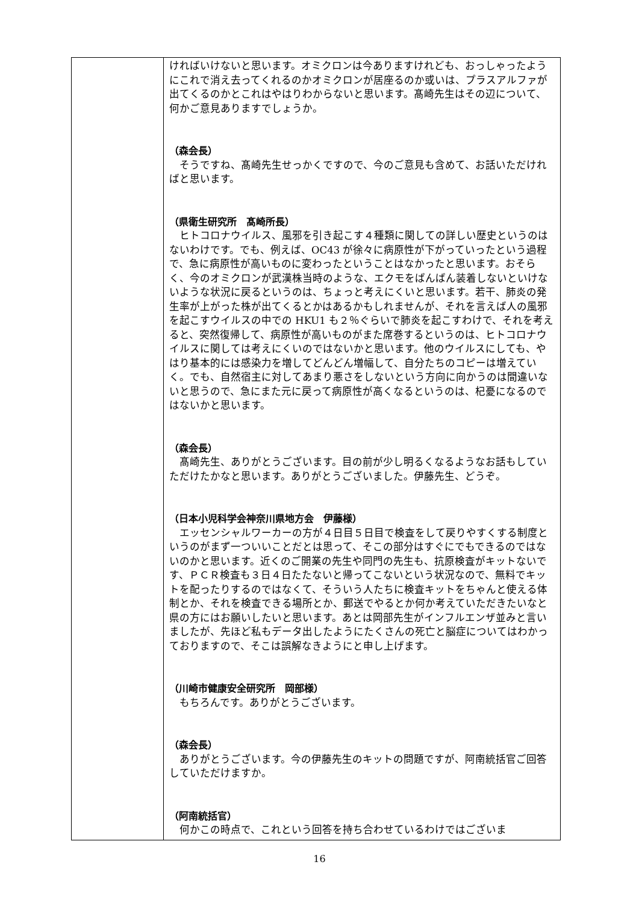| | ければいけないと思います。オミクロンは今ありますけれども、おっしゃったようにこれで消え去ってくれるのかオミクロンが居座るのか或いは、プラスアルファが出てくるのかとこれはやはりわからないと思います。髙崎先生はその辺について、何かご意見ありますでしょうか。 （森会長） そうですね、髙崎先生せっかくですので、今のご意見も含めて、お話いただければと思います。 （県衛生研究所 髙崎所長） ヒトコロナウイルス、風邪を引き起こす４種類に関しての詳しい歴史というのはないわけです。でも、例えば、OC43 が徐々に病原性が下がっていったという過程で、急に病原性が高いものに変わったということはなかったと思います。おそらく、今のオミクロンが武漢株当時のような、エクモをばんばん装着しないといけないような状況に戻るというのは、ちょっと考えにくいと思います。若干、肺炎の発生率が上がった株が出てくるとかはあるかもしれませんが、それを言えば人の風邪を起こすウイルスの中での HKU1 も２％ぐらいで肺炎を起こすわけで、それを考えると、突然復帰して、病原性が高いものがまた席巻するというのは、ヒトコロナウイルスに関しては考えにくいのではないかと思います。他のウイルスにしても、やはり基本的には感染力を増してどんどん増幅して、自分たちのコピーは増えていく。でも、自然宿主に対してあまり悪さをしないという方向に向かうのは間違いないと思うので、急にまた元に戻って病原性が高くなるというのは、杞憂になるのではないかと思います。 （森会長） 髙崎先生、ありがとうございます。目の前が少し明るくなるようなお話もしていただけたかなと思います。ありがとうございました。伊藤先生、どうぞ。 （日本小児科学会神奈川県地方会 伊藤様） エッセンシャルワーカーの方が４日目５日目で検査をして戻りやすくする制度というのがまず一ついいことだとは思って、そこの部分はすぐにでもできるのではないのかと思います。近くのご開業の先生や同門の先生も、抗原検査がキットないです、ＰＣＲ検査も３日４日たたないと帰ってこないという状況なので、無料でキットを配ったりするのではなくて、そういう人たちに検査キットをちゃんと使える体制とか、それを検査できる場所とか、郵送でやるとか何か考えていただきたいなと県の方にはお願いしたいと思います。あとは岡部先生がインフルエンザ並みと言いましたが、先ほど私もデータ出したようにたくさんの死亡と脳症についてはわかっておりますので、そこは誤解なきようにと申し上げます。 （川崎市健康安全研究所 岡部様） もちろんです。ありがとうございます。 （森会長） ありがとうございます。今の伊藤先生のキットの問題ですが、阿南統括官ご回答していただけますか。 （阿南統括官） 何かこの時点で、これという回答を持ち合わせているわけではございま |
16